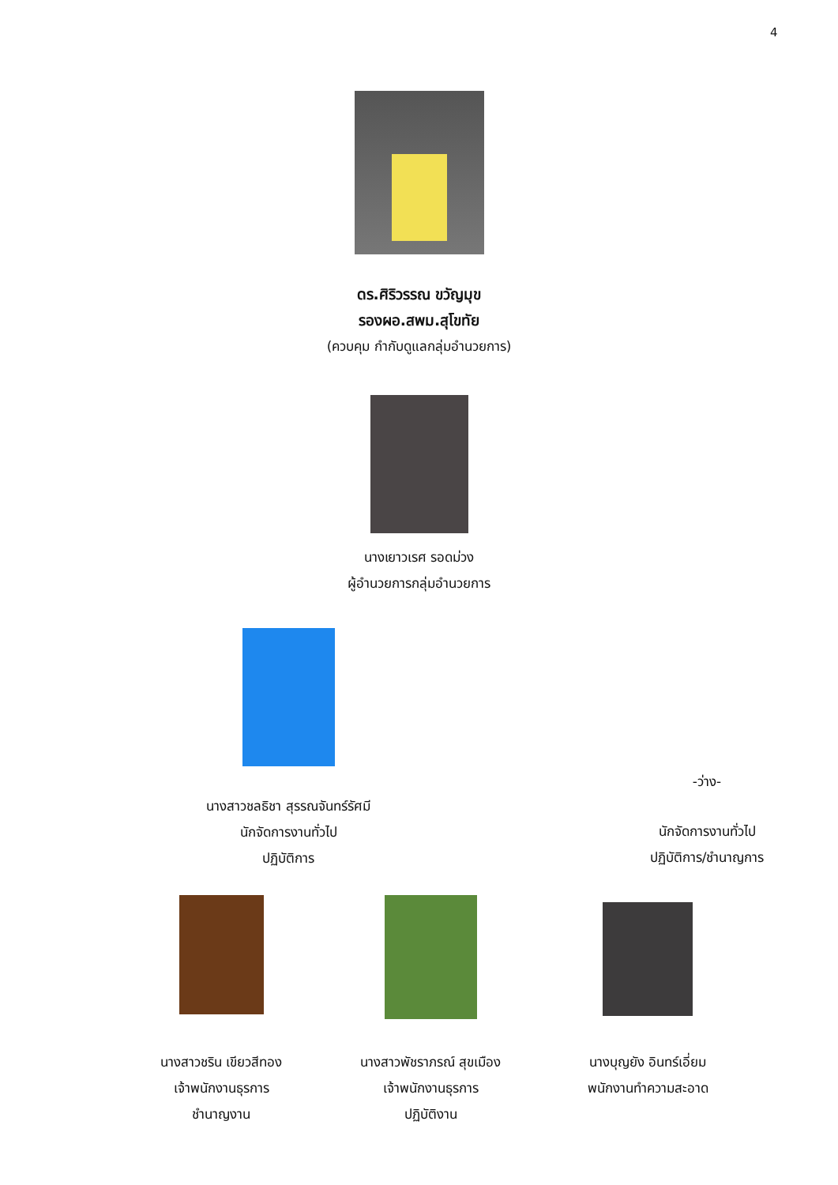4
ดร.ศิริวรรณ ขวัญมุข
รองผอ.สพม.สุโขทัย
(ควบคุม กำกับดูแลกลุ่มอำนวยการ)
นางเยาวเรศ รอดม่วง
ผู้อำนวยการกลุ่มอำนวยการ
นางสาวชลธิชา สุรรณจันทร์รัศมี
นักจัดการงานทั่วไป
ปฏิบัติการ
-ว่าง-
นักจัดการงานทั่วไป
ปฏิบัติการ/ชำนาญการ
นางสาวชริน เขียวสีทอง
เจ้าพนักงานธุรการ
ชำนาญงาน
นางสาวพัชราภรณ์ สุขเมือง
เจ้าพนักงานธุรการ
ปฏิบัติงาน
นางบุญยัง อินทร์เอี่ยม
พนักงานทำความสะอาด